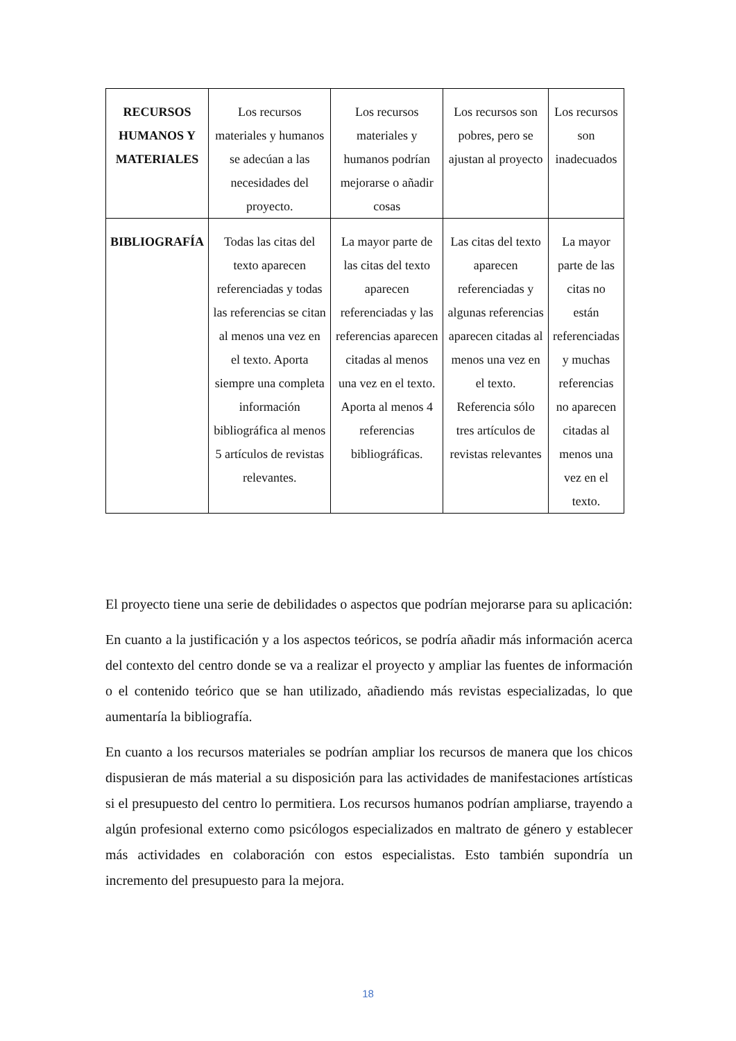| RECURSOS HUMANOS Y MATERIALES | Los recursos materiales y humanos se adecúan a las necesidades del proyecto. | Los recursos materiales y humanos podrían mejorarse o añadir cosas | Los recursos son pobres, pero se ajustan al proyecto | Los recursos son inadecuados |
| BIBLIOGRAFÍA | Todas las citas del texto aparecen referenciadas y todas las referencias se citan al menos una vez en el texto. Aporta siempre una completa información bibliográfica al menos 5 artículos de revistas relevantes. | La mayor parte de las citas del texto aparecen referenciadas y las referencias aparecen citadas al menos una vez en el texto. Aporta al menos 4 referencias bibliográficas. | Las citas del texto aparecen referenciadas y algunas referencias aparecen citadas al menos una vez en el texto. Referencia sólo tres artículos de revistas relevantes | La mayor parte de las citas no están referenciadas y muchas referencias no aparecen citadas al menos una vez en el texto. |
El proyecto tiene una serie de debilidades o aspectos que podrían mejorarse para su aplicación:
En cuanto a la justificación y a los aspectos teóricos, se podría añadir más información acerca del contexto del centro donde se va a realizar el proyecto y ampliar las fuentes de información o el contenido teórico que se han utilizado, añadiendo más revistas especializadas, lo que aumentaría la bibliografía.
En cuanto a los recursos materiales se podrían ampliar los recursos de manera que los chicos dispusieran de más material a su disposición para las actividades de manifestaciones artísticas si el presupuesto del centro lo permitiera. Los recursos humanos podrían ampliarse, trayendo a algún profesional externo como psicólogos especializados en maltrato de género y establecer más actividades en colaboración con estos especialistas. Esto también supondría un incremento del presupuesto para la mejora.
18